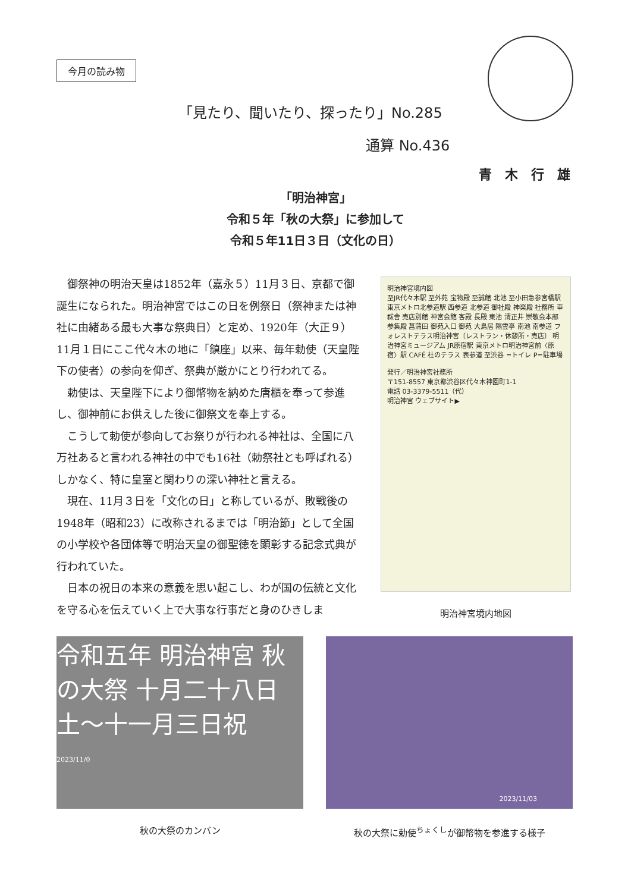今月の読み物
「見たり、聞いたり、探ったり」No.285
通算 No.436
青木行雄
「明治神宮」
令和５年「秋の大祭」に参加して
令和５年11日３日（文化の日）
御祭神の明治天皇は1852年（嘉永５）11月３日、京都で御誕生になられた。明治神宮ではこの日を例祭日（祭神または神社に由緒ある最も大事な祭典日）と定め、1920年（大正９）11月１日にここ代々木の地に「鎮座」以来、毎年勅使（天皇陛下の使者）の参向を仰ぎ、祭典が厳かにとり行われてる。
勅使は、天皇陛下により御幣物を納めた唐櫃を奉って参進し、御神前にお供えした後に御祭文を奉上する。
こうして勅使が参向してお祭りが行われる神社は、全国に八万社あると言われる神社の中でも16社（勅祭社とも呼ばれる）しかなく、特に皇室と関わりの深い神社と言える。
現在、11月３日を「文化の日」と称しているが、敗戦後の1948年（昭和23）に改称されるまでは「明治節」として全国の小学校や各団体等で明治天皇の御聖徳を顕彰する記念式典が行われていた。
日本の祝日の本来の意義を思い起こし、わが国の伝統と文化を守る心を伝えていく上で大事な行事だと身のひきしま
明治神宮境内図
至JR代々木駅 至外苑 宝物殿 至誠館 北池 至小田急参宮橋駅 東京メトロ北参道駅 西参道 北参道 御社殿 神楽殿 社務所 車祓舎 売店別館 神宮会館 客殿 長殿 東池 清正井 崇敬会本部 参集殿 菖蒲田 御苑入口 御苑 大鳥居 隔雲亭 南池 南参道 フォレストテラス明治神宮〔レストラン・休憩所・売店〕 明治神宮ミュージアム JR原宿駅 東京メトロ明治神宮前〈原宿〉駅 CAFÉ 杜のテラス 表参道 至渋谷 =トイレ P=駐車場
発行／明治神宮社務所
〒151-8557 東京都渋谷区代々木神園町1-1
電話 03-3379-5511（代）
明治神宮 ウェブサイト▶
明治神宮境内地図
令和五年 明治神宮 秋の大祭 十月二十八日土〜十一月三日祝
2023/11/0
2023/11/03
秋の大祭のカンバン 秋の大祭に勅使<sup>ちょくし</sup>が御幣物を参進する様子